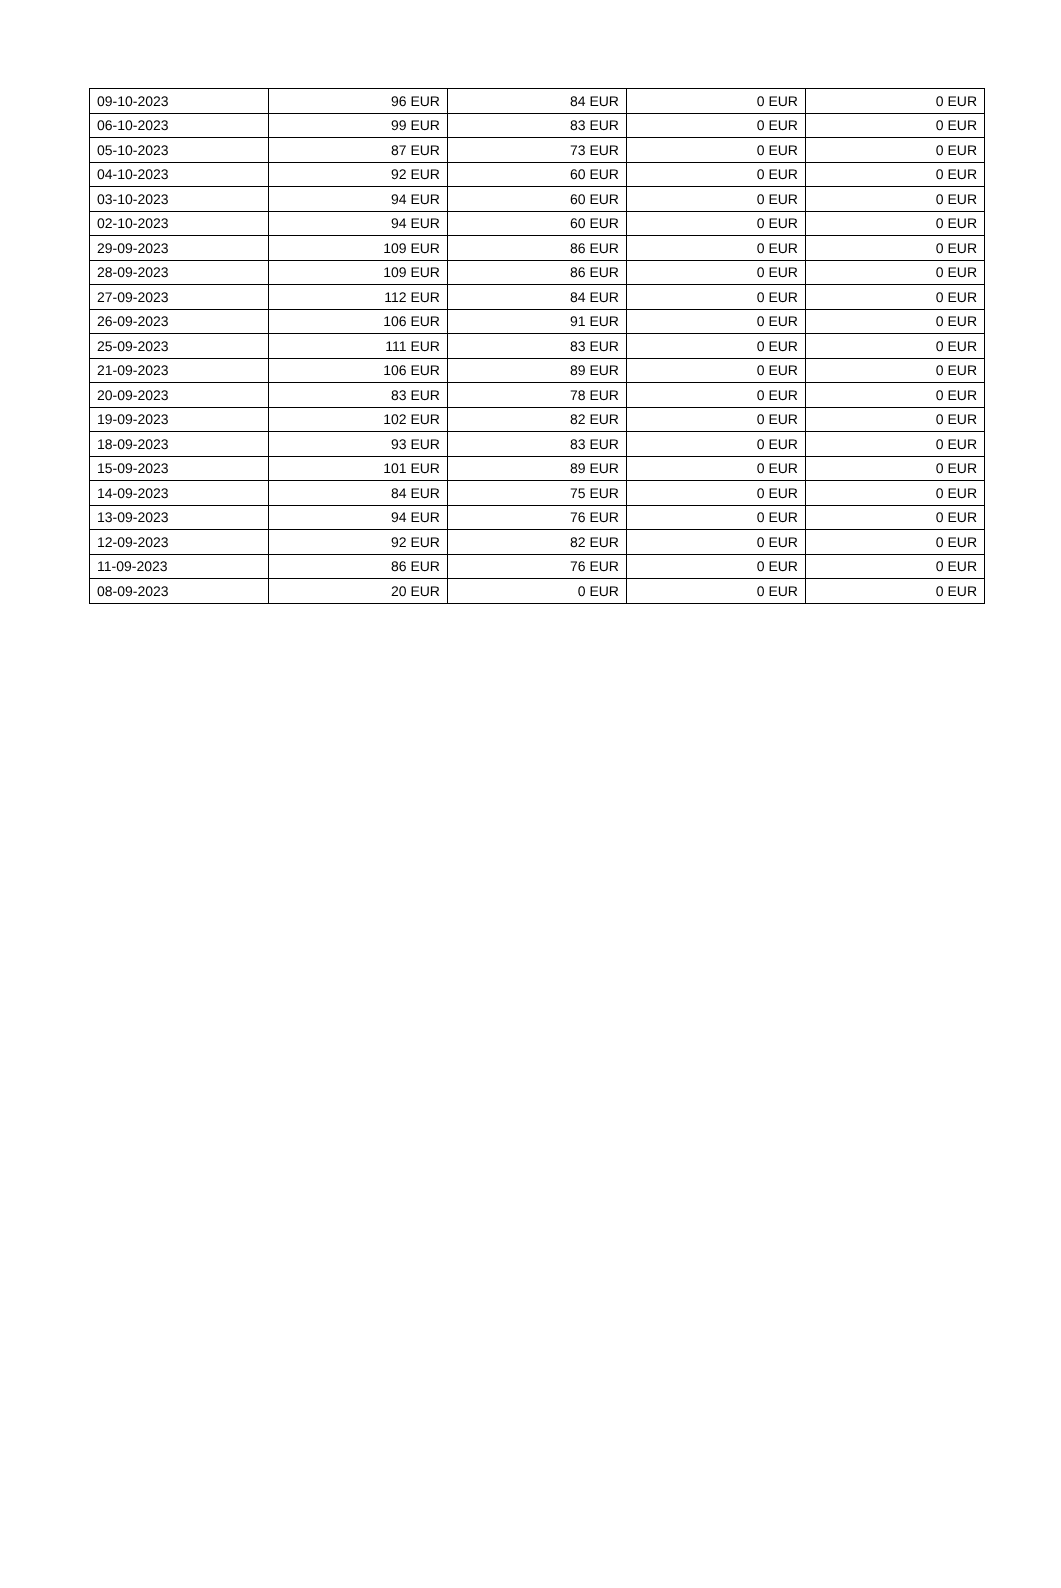| 09-10-2023 | 96 EUR | 84 EUR | 0 EUR | 0 EUR |
| 06-10-2023 | 99 EUR | 83 EUR | 0 EUR | 0 EUR |
| 05-10-2023 | 87 EUR | 73 EUR | 0 EUR | 0 EUR |
| 04-10-2023 | 92 EUR | 60 EUR | 0 EUR | 0 EUR |
| 03-10-2023 | 94 EUR | 60 EUR | 0 EUR | 0 EUR |
| 02-10-2023 | 94 EUR | 60 EUR | 0 EUR | 0 EUR |
| 29-09-2023 | 109 EUR | 86 EUR | 0 EUR | 0 EUR |
| 28-09-2023 | 109 EUR | 86 EUR | 0 EUR | 0 EUR |
| 27-09-2023 | 112 EUR | 84 EUR | 0 EUR | 0 EUR |
| 26-09-2023 | 106 EUR | 91 EUR | 0 EUR | 0 EUR |
| 25-09-2023 | 111 EUR | 83 EUR | 0 EUR | 0 EUR |
| 21-09-2023 | 106 EUR | 89 EUR | 0 EUR | 0 EUR |
| 20-09-2023 | 83 EUR | 78 EUR | 0 EUR | 0 EUR |
| 19-09-2023 | 102 EUR | 82 EUR | 0 EUR | 0 EUR |
| 18-09-2023 | 93 EUR | 83 EUR | 0 EUR | 0 EUR |
| 15-09-2023 | 101 EUR | 89 EUR | 0 EUR | 0 EUR |
| 14-09-2023 | 84 EUR | 75 EUR | 0 EUR | 0 EUR |
| 13-09-2023 | 94 EUR | 76 EUR | 0 EUR | 0 EUR |
| 12-09-2023 | 92 EUR | 82 EUR | 0 EUR | 0 EUR |
| 11-09-2023 | 86 EUR | 76 EUR | 0 EUR | 0 EUR |
| 08-09-2023 | 20 EUR | 0 EUR | 0 EUR | 0 EUR |